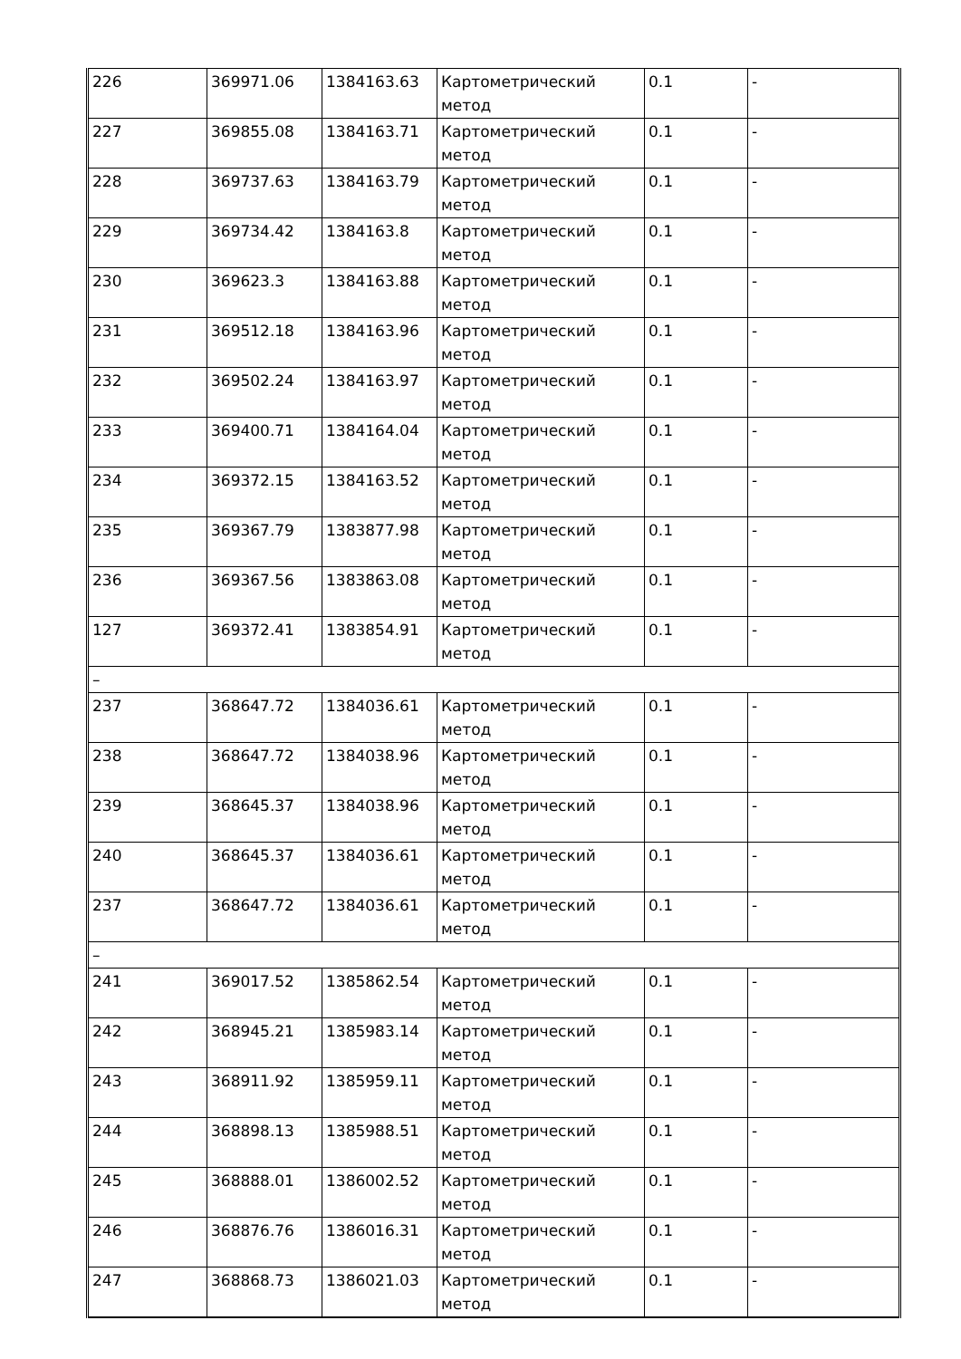| 226 | 369971.06 | 1384163.63 | Картометрический метод | 0.1 | - |
| 227 | 369855.08 | 1384163.71 | Картометрический метод | 0.1 | - |
| 228 | 369737.63 | 1384163.79 | Картометрический метод | 0.1 | - |
| 229 | 369734.42 | 1384163.8 | Картометрический метод | 0.1 | - |
| 230 | 369623.3 | 1384163.88 | Картометрический метод | 0.1 | - |
| 231 | 369512.18 | 1384163.96 | Картометрический метод | 0.1 | - |
| 232 | 369502.24 | 1384163.97 | Картометрический метод | 0.1 | - |
| 233 | 369400.71 | 1384164.04 | Картометрический метод | 0.1 | - |
| 234 | 369372.15 | 1384163.52 | Картометрический метод | 0.1 | - |
| 235 | 369367.79 | 1383877.98 | Картометрический метод | 0.1 | - |
| 236 | 369367.56 | 1383863.08 | Картометрический метод | 0.1 | - |
| 127 | 369372.41 | 1383854.91 | Картометрический метод | 0.1 | - |
| – | | | | | |
| 237 | 368647.72 | 1384036.61 | Картометрический метод | 0.1 | - |
| 238 | 368647.72 | 1384038.96 | Картометрический метод | 0.1 | - |
| 239 | 368645.37 | 1384038.96 | Картометрический метод | 0.1 | - |
| 240 | 368645.37 | 1384036.61 | Картометрический метод | 0.1 | - |
| 237 | 368647.72 | 1384036.61 | Картометрический метод | 0.1 | - |
| – | | | | | |
| 241 | 369017.52 | 1385862.54 | Картометрический метод | 0.1 | - |
| 242 | 368945.21 | 1385983.14 | Картометрический метод | 0.1 | - |
| 243 | 368911.92 | 1385959.11 | Картометрический метод | 0.1 | - |
| 244 | 368898.13 | 1385988.51 | Картометрический метод | 0.1 | - |
| 245 | 368888.01 | 1386002.52 | Картометрический метод | 0.1 | - |
| 246 | 368876.76 | 1386016.31 | Картометрический метод | 0.1 | - |
| 247 | 368868.73 | 1386021.03 | Картометрический метод | 0.1 | - |